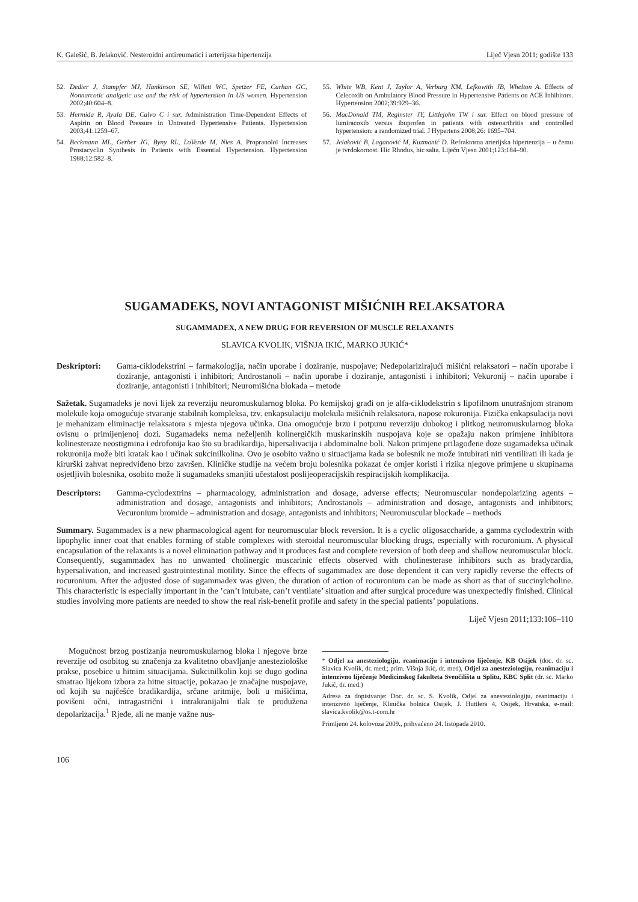K. Galešić, B. Jelaković. Nesteroidni antireumatici i arterijska hipertenzija Liječ Vjesn 2011; godište 133
52. Dedier J, Stampfer MJ, Hankinson SE, Willett WC, Spetzer FE, Curhan GC, Nonnarcotic analgetic use and the risk of hypertension in US women. Hypertension 2002;40:604–8.
53. Hermida R, Ayala DE, Calvo C i sur. Administration Time-Dependent Effects of Aspirin on Blood Pressure in Untreated Hypertensive Patients. Hypertension 2003;41:1259–67.
54. Beckmann ML, Gerber JG, Byny RL, LoVerde M, Nies A. Propranolol Increases Prostacyclin Synthesis in Patients with Essential Hypertension. Hypertension 1988;12:582–8.
55. White WB, Kent J, Taylor A, Verburg KM, Lefkowith JB, Whelton A. Effects of Celecoxib on Ambulatory Blood Pressure in Hypertensive Patients on ACE Inhibitors. Hypertension 2002;39:929–36.
56. MacDonald TM, Reginster JY, Littlejohn TW i sur. Effect on blood pressure of lumiracoxib versus ibuprofen in patients with osteoarthritis and controlled hypertension: a randomized trial. J Hypertens 2008;26: 1695–704.
57. Jelaković B, Laganović M, Kuzmanić D. Refraktorna arterijska hipertenzija – u čemu je tvrdokornost. Hic Rhodus, hic salta. Liječn Vjesn 2001;123:184–90.
SUGAMADEKS, NOVI ANTAGONIST MIŠIĆNIH RELAKSATORA
SUGAMMADEX, A NEW DRUG FOR REVERSION OF MUSCLE RELAXANTS
SLAVICA KVOLIK, VIŠNJA IKIĆ, MARKO JUKIĆ*
Deskriptori: Gama-ciklodekstrini – farmakologija, način uporabe i doziranje, nuspojave; Nedepolarizirajući mišićni relaksatori – način uporabe i doziranje, antagonisti i inhibitori; Androstanoli – način uporabe i doziranje, antagonisti i inhibitori; Vekuronij – način uporabe i doziranje, antagonisti i inhibitori; Neuromišićna blokada – metode
Sažetak. Sugamadeks je novi lijek za reverziju neuromuskularnog bloka. Po kemijskoj građi on je alfa-ciklodekstrin s lipofilnom unutrašnjom stranom molekule koja omogućuje stvaranje stabilnih kompleksa, tzv. enkapsulaciju molekula mišićnih relaksatora, napose rokuronija. Fizička enkapsulacija novi je mehanizam eliminacije relaksatora s mjesta njegova učinka. Ona omogućuje brzu i potpunu reverziju dubokog i plitkog neuromuskularnog bloka ovisnu o primijenjenoj dozi. Sugamadeks nema neželjenih kolinergičkih muskarinskih nuspojava koje se opažaju nakon primjene inhibitora kolinesteraze neostigmina i edrofonija kao što su bradikardija, hipersalivacija i abdominalne boli. Nakon primjene prilagođene doze sugamadeksa učinak rokuronija može biti kratak kao i učinak sukcinilkolina. Ovo je osobito važno u situacijama kada se bolesnik ne može intubirati niti ventilirati ili kada je kirurški zahvat nepredviđeno brzo završen. Kliničke studije na većem broju bolesnika pokazat će omjer koristi i rizika njegove primjene u skupinama osjetljivih bolesnika, osobito može li sugamadeks smanjiti učestalost poslijeoperacijskih respiracijskih komplikacija.
Descriptors: Gamma-cyclodextrins – pharmacology, administration and dosage, adverse effects; Neuromuscular nondepolarizing agents – administration and dosage, antagonists and inhibitors; Androstanols – administration and dosage, antagonists and inhibitors; Vecuronium bromide – administration and dosage, antagonists and inhibitors; Neuromuscular blockade – methods
Summary. Sugammadex is a new pharmacological agent for neuromuscular block reversion. It is a cyclic oligosaccharide, a gamma cyclodextrin with lipophylic inner coat that enables forming of stable complexes with steroidal neuromuscular blocking drugs, especially with rocuronium. A physical encapsulation of the relaxants is a novel elimination pathway and it produces fast and complete reversion of both deep and shallow neuromuscular block. Consequently, sugammadex has no unwanted cholinergic muscarinic effects observed with cholinesterase inhibitors such as bradycardia, hypersalivation, and increased gastrointestinal motility. Since the effects of sugammadex are dose dependent it can very rapidly reverse the effects of rocuronium. After the adjusted dose of sugammadex was given, the duration of action of rocuronium can be made as short as that of succinylcholine. This characteristic is especially important in the ’can’t intubate, can’t ventilate’ situation and after surgical procedure was unexpectedly finished. Clinical studies involving more patients are needed to show the real risk-benefit profile and safety in the special patients’ populations.
Liječ Vjesn 2011;133:106–110
Mogućnost brzog postizanja neuromuskularnog bloka i njegove brze reverzije od osobitog su značenja za kvalitetno obavljanje anesteziološke prakse, posebice u hitnim situacijama. Sukcinilkolin koji se dugo godina smatrao lijekom izbora za hitne situacije, pokazao je značajne nuspojave, od kojih su najčešće bradikardija, srčane aritmije, boli u mišićima, povišeni očni, intragastrični i intrakranijalni tlak te produžena depolarizacija.<sup>1</sup> Rjeđe, ali ne manje važne nus-
* Odjel za anesteziologiju, reanimaciju i intenzivno liječenje, KB Osijek (doc. dr. sc. Slavica Kvolik, dr. med.; prim. Višnja Ikić, dr. med), Odjel za anesteziologiju, reanimaciju i intenzivno liječenje Medicinskog fakulteta Sveučilišta u Splitu, KBC Split (dr. sc. Marko Jukić, dr. med.)
Adresa za dopisivanje: Doc. dr. sc. S. Kvolik, Odjel za anesteziologiju, reanimaciju i intenzivno liječenje, Klinička bolnica Osijek, J. Huttlera 4, Osijek, Hrvatska, e-mail: slavica.kvolik@os.t-com.hr
Primljeno 24. kolovoza 2009., prihvaćeno 24. listopada 2010.
106